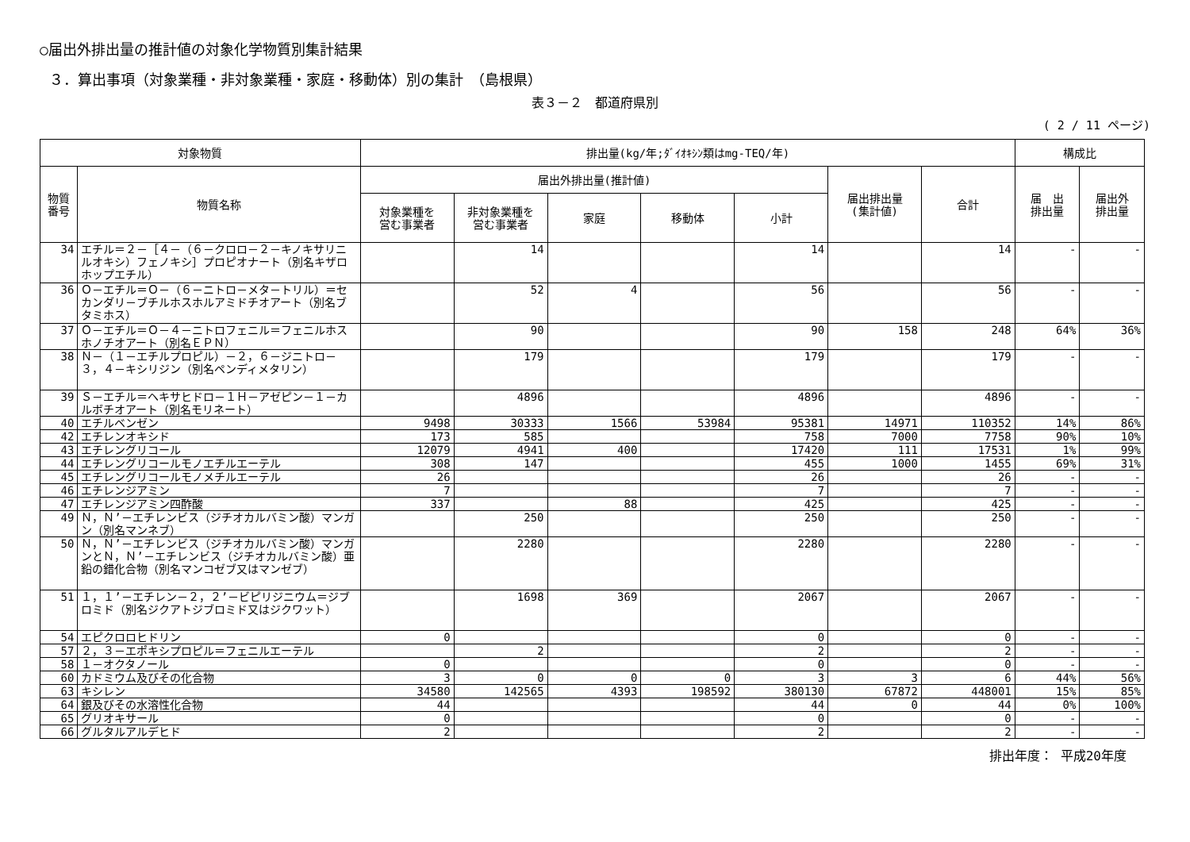○届出外排出量の推計値の対象化学物質別集計結果
３．算出事項（対象業種・非対象業種・家庭・移動体）別の集計　（島根県）
表３－２　都道府県別
( 2 / 11 ページ)
| 対象物質 | | 排出量(kg/年;ﾀﾞｲｵｷｼﾝ類はmg-TEQ/年) | | | | | | | 構成比 | |
| --- | --- | --- | --- | --- | --- | --- | --- | --- | --- | --- |
| 物質 番号 | 物質名称 | 届出外排出量(推計値) | | | | | 届出排出量 (集計値) | 合計 | 届 出 排出量 | 届出外 排出量 |
| | | 対象業種を 営む事業者 | 非対象業種を 営む事業者 | 家庭 | 移動体 | 小計 | | | | |
| 34 | エチル＝２－［４－（６－クロロ－２－キノキサリニルオキシ）フェノキシ］プロピオナート（別名キザロホップエチル） | | 14 | | | 14 | | 14 | - | - |
| 36 | Ｏ－エチル＝Ｏ－（６－ニトロ－メタ－トリル）＝セカンダリ－ブチルホスホルアミドチオアート（別名ブタミホス） | | 52 | 4 | | 56 | | 56 | - | - |
| 37 | Ｏ－エチル＝Ｏ－４－ニトロフェニル＝フェニルホスホノチオアート（別名ＥＰＮ） | | 90 | | | 90 | 158 | 248 | 64% | 36% |
| 38 | Ｎ－（１－エチルプロピル）－２，６－ジニトロ－３，４－キシリジン（別名ペンディメタリン） | | 179 | | | 179 | | 179 | - | - |
| 39 | Ｓ－エチル＝ヘキサヒドロ－１Ｈ－アゼピン－１－カルボチオアート（別名モリネート） | | 4896 | | | 4896 | | 4896 | - | - |
| 40 | エチルベンゼン | 9498 | 30333 | 1566 | 53984 | 95381 | 14971 | 110352 | 14% | 86% |
| 42 | エチレンオキシド | 173 | 585 | | | 758 | 7000 | 7758 | 90% | 10% |
| 43 | エチレングリコール | 12079 | 4941 | 400 | | 17420 | 111 | 17531 | 1% | 99% |
| 44 | エチレングリコールモノエチルエーテル | 308 | 147 | | | 455 | 1000 | 1455 | 69% | 31% |
| 45 | エチレングリコールモノメチルエーテル | 26 | | | | 26 | | 26 | - | - |
| 46 | エチレンジアミン | 7 | | | | 7 | | 7 | - | - |
| 47 | エチレンジアミン四酢酸 | 337 | | 88 | | 425 | | 425 | - | - |
| 49 | Ｎ，Ｎ’－エチレンビス（ジチオカルバミン酸）マンガン（別名マンネブ） | | 250 | | | 250 | | 250 | - | - |
| 50 | Ｎ，Ｎ’－エチレンビス（ジチオカルバミン酸）マンガンとＮ，Ｎ’－エチレンビス（ジチオカルバミン酸）亜鉛の錯化合物（別名マンコゼブ又はマンゼブ） | | 2280 | | | 2280 | | 2280 | - | - |
| 51 | １，１’－エチレン－２，２’－ビピリジニウム＝ジブロミド（別名ジクアトジブロミド又はジクワット） | | 1698 | 369 | | 2067 | | 2067 | - | - |
| 54 | エピクロロヒドリン | 0 | | | | 0 | | 0 | - | - |
| 57 | ２，３－エポキシプロピル＝フェニルエーテル | | 2 | | | 2 | | 2 | - | - |
| 58 | １－オクタノール | 0 | | | | 0 | | 0 | - | - |
| 60 | カドミウム及びその化合物 | 3 | 0 | 0 | 0 | 3 | 3 | 6 | 44% | 56% |
| 63 | キシレン | 34580 | 142565 | 4393 | 198592 | 380130 | 67872 | 448001 | 15% | 85% |
| 64 | 銀及びその水溶性化合物 | 44 | | | | 44 | 0 | 44 | 0% | 100% |
| 65 | グリオキサール | 0 | | | | 0 | | 0 | - | - |
| 66 | グルタルアルデヒド | 2 | | | | 2 | | 2 | - | - |
排出年度： 平成20年度